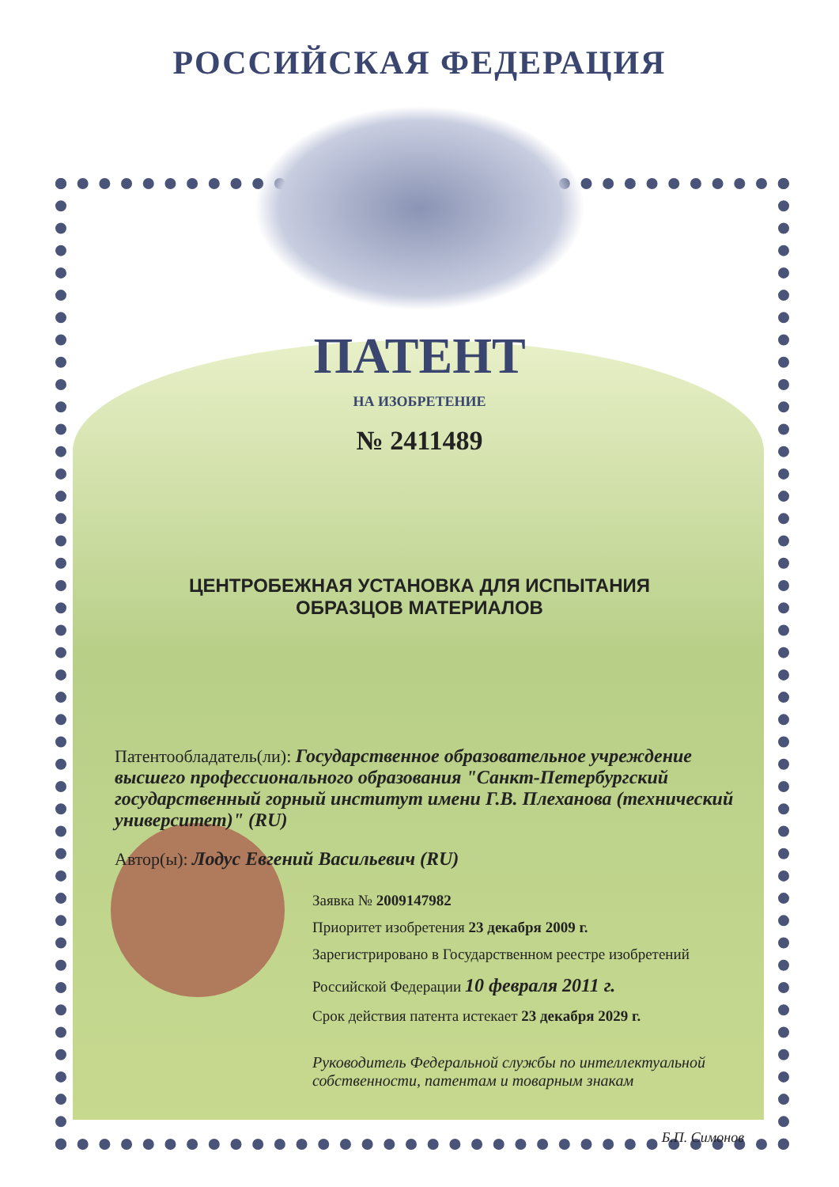РОССИЙСКАЯ ФЕДЕРАЦИЯ
ПАТЕНТ
НА ИЗОБРЕТЕНИЕ
№ 2411489
ЦЕНТРОБЕЖНАЯ УСТАНОВКА ДЛЯ ИСПЫТАНИЯ
ОБРАЗЦОВ МАТЕРИАЛОВ
Патентообладатель(ли): Государственное образовательное учреждение высшего профессионального образования "Санкт-Петербургский государственный горный институт имени Г.В. Плеханова (технический университет)" (RU)
Автор(ы): Лодус Евгений Васильевич (RU)
Заявка № 2009147982
Приоритет изобретения 23 декабря 2009 г.
Зарегистрировано в Государственном реестре изобретений Российской Федерации 10 февраля 2011 г.
Срок действия патента истекает 23 декабря 2029 г.
Руководитель Федеральной службы по интеллектуальной собственности, патентам и товарным знакам
Б.П. Симонов